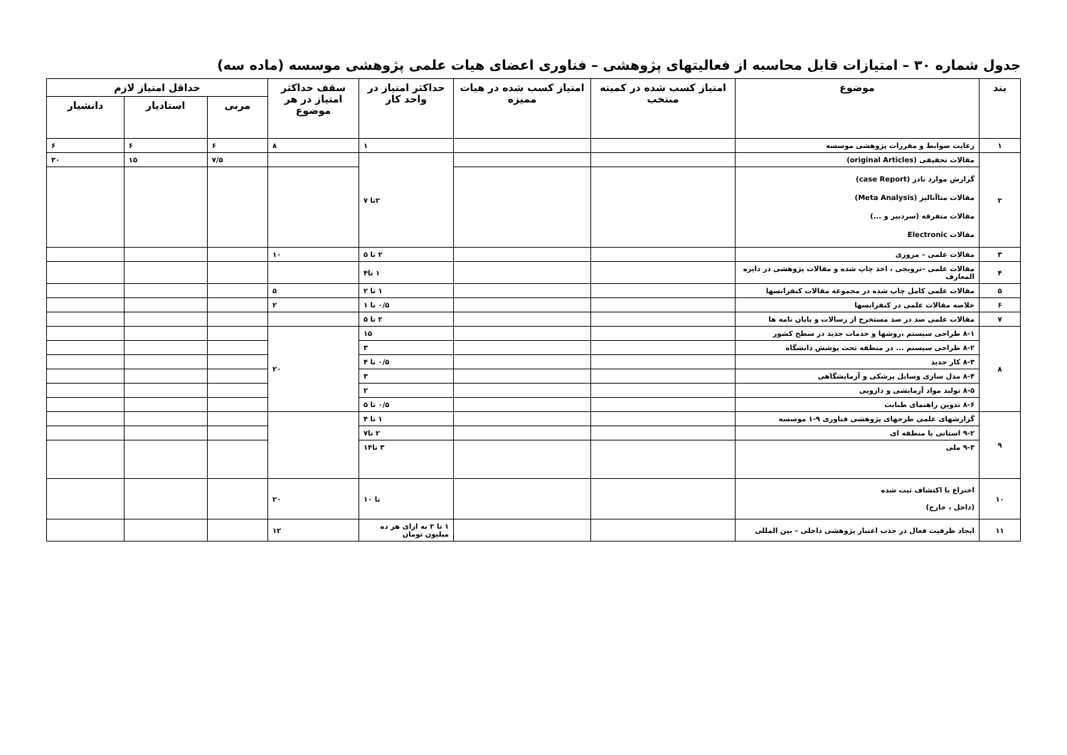جدول شماره ۳۰ – امتیازات قابل محاسبه از فعالیتهای پژوهشی – فناوری اعضای هیات علمی پژوهشی موسسه (ماده سه)
| بند | موضوع | امتیاز کسب شده در کمیته منتخب | امتیاز کسب شده در هیات ممیزه | حداکثر امتیاز در واحد کار | سقف حداکثر امتیاز در هر موضوع | حداقل امتیاز لازم | | |
| --- | --- | --- | --- | --- | --- | --- | --- | --- |
| | | | | | | مربی | استادیار | دانشیار |
| ۱ | رعایت ضوابط و مقررات پژوهشی موسسه | | | ۱ | ۸ | ۶ | ۶ | ۶ |
| ۲ | مقالات تحقیقی (original Articles) | | | ۲تا ۷ | | ۷/۵ | ۱۵ | ۳۰ |
| | گزارش موارد نادر (case Report) مقالات متاآنالیز (Meta Analysis) مقالات متفرقه (سردبیر و ...) مقالات Electronic | | | | | | | |
| ۳ | مقالات علمی – مروری | | | ۲ تا ۵ | ۱۰ | | | |
| ۴ | مقالات علمی –ترویجی ، اخذ چاپ شده و مقالات پژوهشی در دایره المعارف | | | ۱ تا۴ | | | | |
| ۵ | مقالات علمی کامل چاپ شده در مجموعه مقالات کنفرانسها | | | ۱ تا ۲ | ۵ | | | |
| ۶ | خلاصه مقالات علمی در کنفرانسها | | | ۰/۵ تا ۱ | ۲ | | | |
| ۷ | مقالات علمی صد در صد مستخرج از رسالات و پایان نامه ها | | | ۲ تا ۵ | | | | |
| ۸ | ۸-۱ طراحی سیستم ،روشها و خدمات جدید در سطح کشور | | | ۱۵ | ۲۰ | | | |
| | ۸-۲ طراحی سیستم ... در منطقه تحت پوشش دانشگاه | | | ۳ | | | | |
| | ۸-۳ کار جدید | | | ۰/۵ تا ۴ | | | | |
| | ۸-۴ مدل سازی وسایل پزشکی و آزمایشگاهی | | | ۳ | | | | |
| | ۸-۵ تولید مواد آزمایشی و دارویی | | | ۲ | | | | |
| | ۸-۶ تدوین راهنمای طبابت | | | ۰/۵ تا ۵ | | | | |
| ۹ | گزارشهای علمی طرحهای پژوهشی فناوری ۹-۱ موسسه | | | ۱ تا ۴ | | | | |
| | ۹-۲ استانی یا منطقه ای | | | ۲ تا۷ | | | | |
| | ۹-۳ ملی | | | ۳ تا۱۴ | | | | |
| ۱۰ | اختراع یا اکتشاف ثبت شده (داخل ، خارج) | | | تا ۱۰ | ۲۰ | | | |
| ۱۱ | ایجاد ظرفیت فعال در جذب اعتبار پژوهشی داخلی – بین المللی | | | ۱ تا ۲ به ازای هر ده میلیون تومان | ۱۲ | | | |